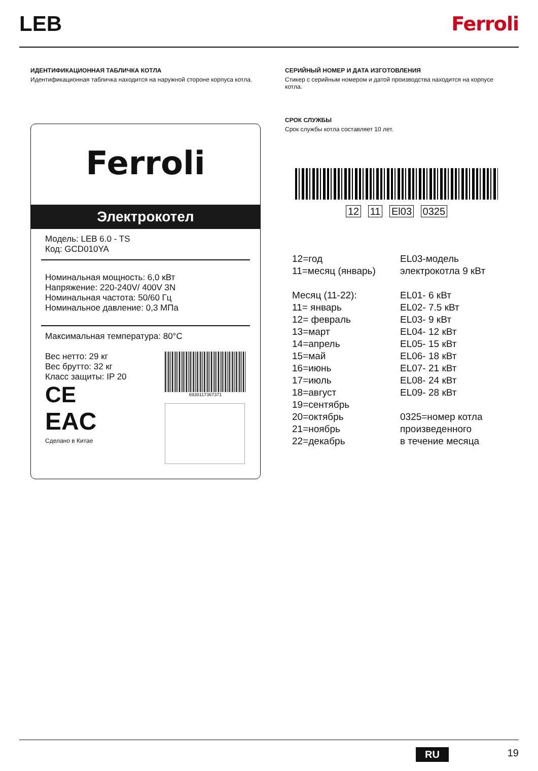LEB Ferroli
ИДЕНТИФИКАЦИОННАЯ ТАБЛИЧКА КОТЛА
Идентификационная табличка находится на наружной стороне корпуса котла.
Ferroli
Электрокотел
Модель: LEB 6.0 - TS
Код: GCD010YA
Номинальная мощность: 6,0 кВт
Напряжение: 220-240V/ 400V 3N
Номинальная частота: 50/60 Гц
Номинальное давление: 0,3 МПа
Максимальная температура: 80°C
Вес нетто: 29 кг
Вес брутто: 32 кг
Класс защиты: IP 20
CE
EAC
Сделано в Китае
6938117367371
СЕРИЙНЫЙ НОМЕР И ДАТА ИЗГОТОВЛЕНИЯ
Стикер с серийным номером и датой производства находится на корпусе котла.
СРОК СЛУЖБЫ
Срок службы котла составляет 10 лет.
12 11 El03 0325
12=год
11=месяц (январь)
Месяц (11-22):
11= январь
12= февраль
13=март
14=апрель
15=май
16=июнь
17=июль
18=август
19=сентябрь
20=октябрь
21=ноябрь
22=декабрь
EL03-модель
электрокотла 9 кВт
EL01- 6 кВт
EL02- 7.5 кВт
EL03- 9 кВт
EL04- 12 кВт
EL05- 15 кВт
EL06- 18 кВт
EL07- 21 кВт
EL08- 24 кВт
EL09- 28 кВт
0325=номер котла
произведенного
в течение месяца
RU 19